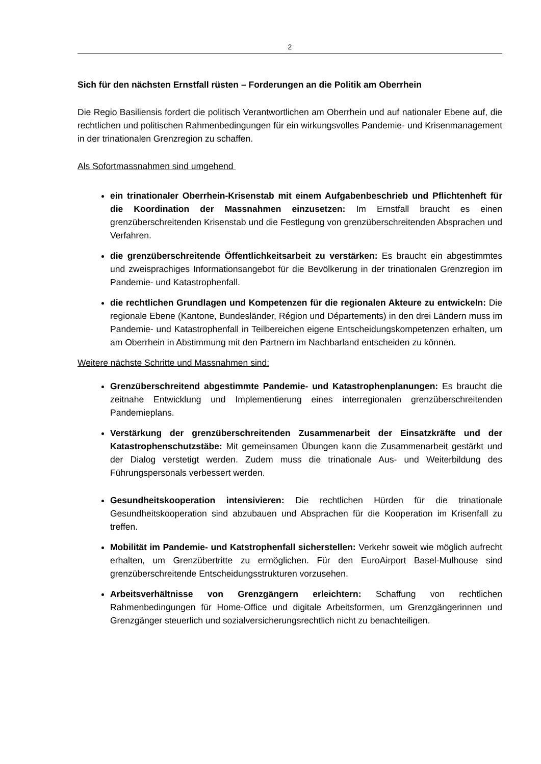2
Sich für den nächsten Ernstfall rüsten – Forderungen an die Politik am Oberrhein
Die Regio Basiliensis fordert die politisch Verantwortlichen am Oberrhein und auf nationaler Ebene auf, die rechtlichen und politischen Rahmenbedingungen für ein wirkungsvolles Pandemie- und Krisenmanagement in der trinationalen Grenzregion zu schaffen.
Als Sofortmassnahmen sind umgehend
ein trinationaler Oberrhein-Krisenstab mit einem Aufgabenbeschrieb und Pflichtenheft für die Koordination der Massnahmen einzusetzen: Im Ernstfall braucht es einen grenzüberschreitenden Krisenstab und die Festlegung von grenzüberschreitenden Absprachen und Verfahren.
die grenzüberschreitende Öffentlichkeitsarbeit zu verstärken: Es braucht ein abgestimmtes und zweisprachiges Informationsangebot für die Bevölkerung in der trinationalen Grenzregion im Pandemie- und Katastrophenfall.
die rechtlichen Grundlagen und Kompetenzen für die regionalen Akteure zu entwickeln: Die regionale Ebene (Kantone, Bundesländer, Région und Départements) in den drei Ländern muss im Pandemie- und Katastrophenfall in Teilbereichen eigene Entscheidungskompetenzen erhalten, um am Oberrhein in Abstimmung mit den Partnern im Nachbarland entscheiden zu können.
Weitere nächste Schritte und Massnahmen sind:
Grenzüberschreitend abgestimmte Pandemie- und Katastrophenplanungen: Es braucht die zeitnahe Entwicklung und Implementierung eines interregionalen grenzüberschreitenden Pandemieplans.
Verstärkung der grenzüberschreitenden Zusammenarbeit der Einsatzkräfte und der Katastrophenschutzstäbe: Mit gemeinsamen Übungen kann die Zusammenarbeit gestärkt und der Dialog verstetigt werden. Zudem muss die trinationale Aus- und Weiterbildung des Führungspersonals verbessert werden.
Gesundheitskooperation intensivieren: Die rechtlichen Hürden für die trinationale Gesundheitskooperation sind abzubauen und Absprachen für die Kooperation im Krisenfall zu treffen.
Mobilität im Pandemie- und Katstrophenfall sicherstellen: Verkehr soweit wie möglich aufrecht erhalten, um Grenzübertritte zu ermöglichen. Für den EuroAirport Basel-Mulhouse sind grenzüberschreitende Entscheidungsstrukturen vorzusehen.
Arbeitsverhältnisse von Grenzgängern erleichtern: Schaffung von rechtlichen Rahmenbedingungen für Home-Office und digitale Arbeitsformen, um Grenzgängerinnen und Grenzgänger steuerlich und sozialversicherungsrechtlich nicht zu benachteiligen.